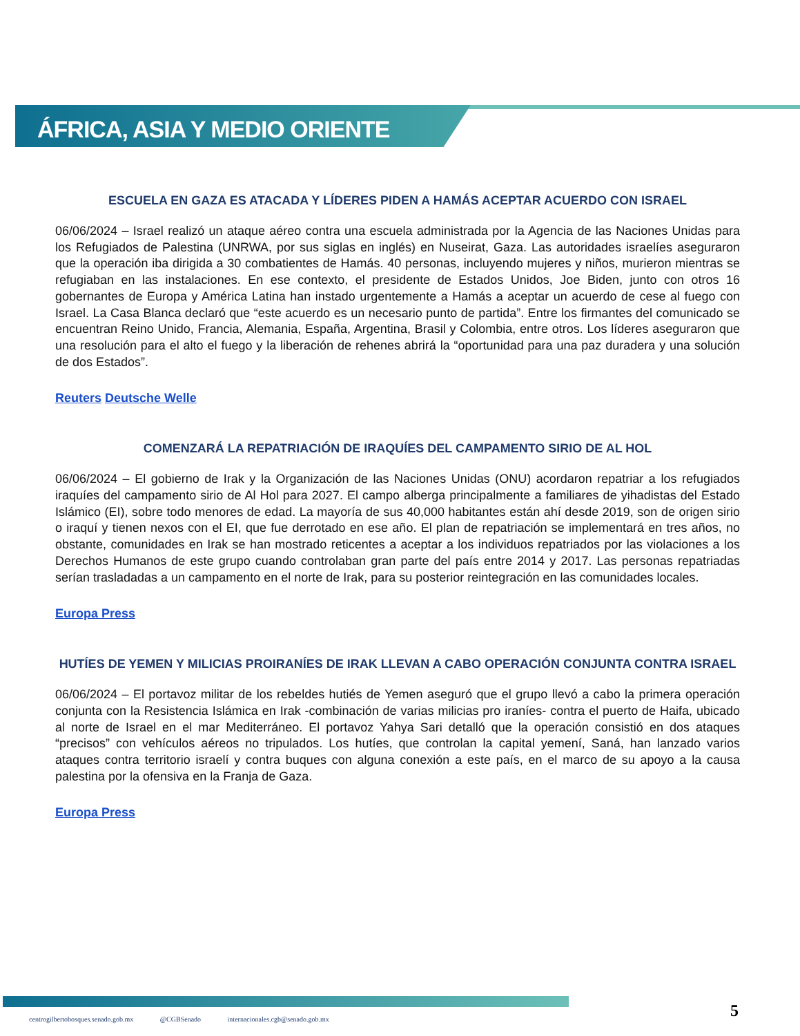ÁFRICA, ASIA Y MEDIO ORIENTE
ESCUELA EN GAZA ES ATACADA Y LÍDERES PIDEN A HAMÁS ACEPTAR ACUERDO CON ISRAEL
06/06/2024 – Israel realizó un ataque aéreo contra una escuela administrada por la Agencia de las Naciones Unidas para los Refugiados de Palestina (UNRWA, por sus siglas en inglés) en Nuseirat, Gaza. Las autoridades israelíes aseguraron que la operación iba dirigida a 30 combatientes de Hamás. 40 personas, incluyendo mujeres y niños, murieron mientras se refugiaban en las instalaciones. En ese contexto, el presidente de Estados Unidos, Joe Biden, junto con otros 16 gobernantes de Europa y América Latina han instado urgentemente a Hamás a aceptar un acuerdo de cese al fuego con Israel. La Casa Blanca declaró que “este acuerdo es un necesario punto de partida”. Entre los firmantes del comunicado se encuentran Reino Unido, Francia, Alemania, España, Argentina, Brasil y Colombia, entre otros. Los líderes aseguraron que una resolución para el alto el fuego y la liberación de rehenes abrirá la “oportunidad para una paz duradera y una solución de dos Estados”.
Reuters Deutsche Welle
COMENZARÁ LA REPATRIACIÓN DE IRAQUÍES DEL CAMPAMENTO SIRIO DE AL HOL
06/06/2024 – El gobierno de Irak y la Organización de las Naciones Unidas (ONU) acordaron repatriar a los refugiados iraquíes del campamento sirio de Al Hol para 2027. El campo alberga principalmente a familiares de yihadistas del Estado Islámico (EI), sobre todo menores de edad. La mayoría de sus 40,000 habitantes están ahí desde 2019, son de origen sirio o iraquí y tienen nexos con el EI, que fue derrotado en ese año. El plan de repatriación se implementará en tres años, no obstante, comunidades en Irak se han mostrado reticentes a aceptar a los individuos repatriados por las violaciones a los Derechos Humanos de este grupo cuando controlaban gran parte del país entre 2014 y 2017. Las personas repatriadas serían trasladadas a un campamento en el norte de Irak, para su posterior reintegración en las comunidades locales.
Europa Press
HUTÍES DE YEMEN Y MILICIAS PROIRANÍES DE IRAK LLEVAN A CABO OPERACIÓN CONJUNTA CONTRA ISRAEL
06/06/2024 – El portavoz militar de los rebeldes hutiés de Yemen aseguró que el grupo llevó a cabo la primera operación conjunta con la Resistencia Islámica en Irak -combinación de varias milicias pro iraníes- contra el puerto de Haifa, ubicado al norte de Israel en el mar Mediterráneo. El portavoz Yahya Sari detalló que la operación consistió en dos ataques “precisos” con vehículos aéreos no tripulados. Los hutíes, que controlan la capital yemení, Saná, han lanzado varios ataques contra territorio israelí y contra buques con alguna conexión a este país, en el marco de su apoyo a la causa palestina por la ofensiva en la Franja de Gaza.
Europa Press
5
centrogilbertobosques.senado.gob.mx @CGBSenado internacionales.cgb@senado.gob.mx